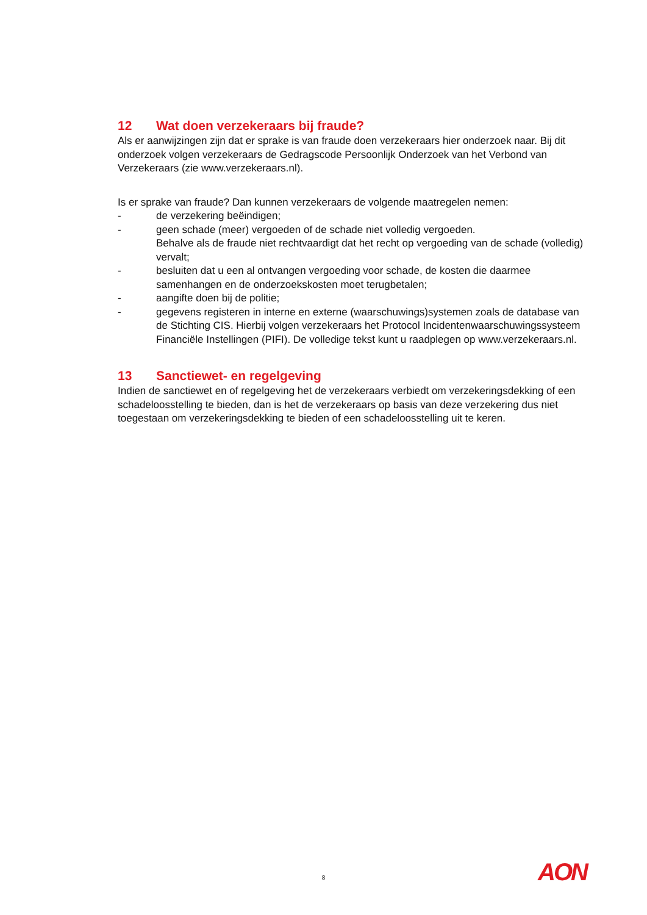12 Wat doen verzekeraars bij fraude?
Als er aanwijzingen zijn dat er sprake is van fraude doen verzekeraars hier onderzoek naar. Bij dit onderzoek volgen verzekeraars de Gedragscode Persoonlijk Onderzoek van het Verbond van Verzekeraars (zie www.verzekeraars.nl).
Is er sprake van fraude? Dan kunnen verzekeraars de volgende maatregelen nemen:
- de verzekering beëindigen;
- geen schade (meer) vergoeden of de schade niet volledig vergoeden.
Behalve als de fraude niet rechtvaardigt dat het recht op vergoeding van de schade (volledig) vervalt;
- besluiten dat u een al ontvangen vergoeding voor schade, de kosten die daarmee samenhangen en de onderzoekskosten moet terugbetalen;
- aangifte doen bij de politie;
- gegevens registeren in interne en externe (waarschuwings)systemen zoals de database van de Stichting CIS. Hierbij volgen verzekeraars het Protocol Incidentenwaarschuwingssysteem Financiële Instellingen (PIFI). De volledige tekst kunt u raadplegen op www.verzekeraars.nl.
13 Sanctiewet- en regelgeving
Indien de sanctiewet en of regelgeving het de verzekeraars verbiedt om verzekeringsdekking of een schadeloosstelling te bieden, dan is het de verzekeraars op basis van deze verzekering dus niet toegestaan om verzekeringsdekking te bieden of een schadeloosstelling uit te keren.
8 AON